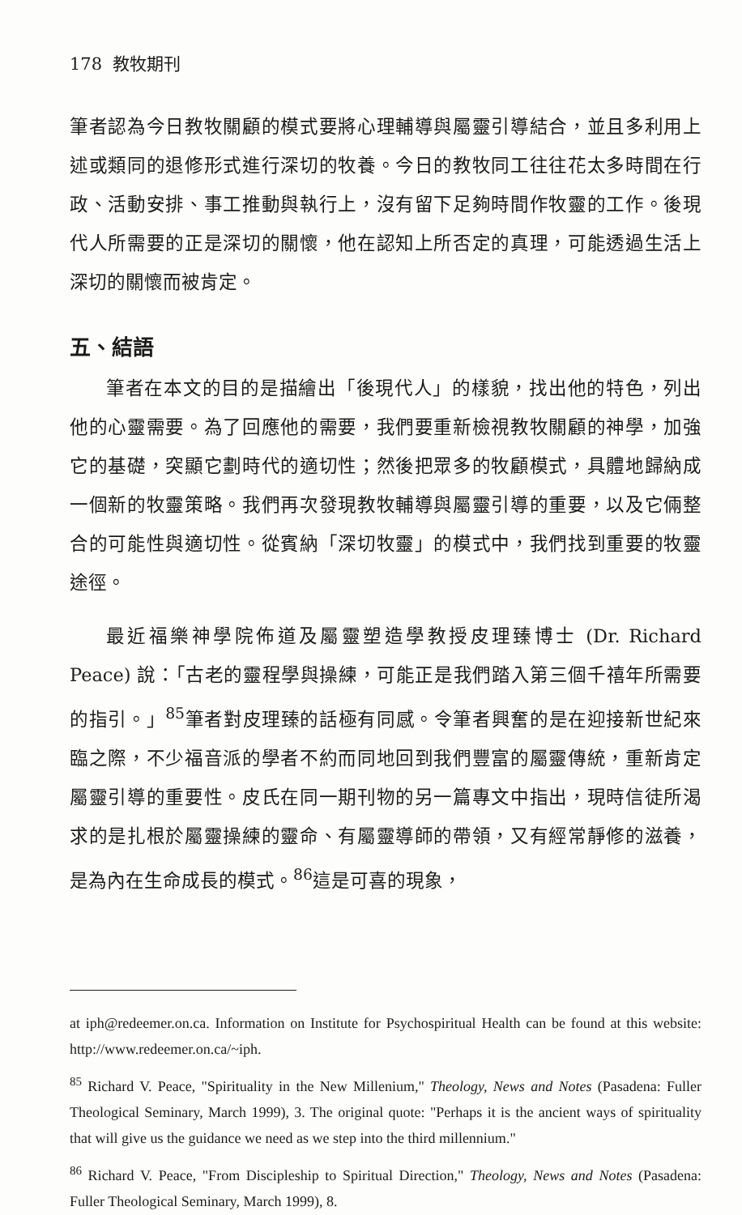178 教牧期刊
筆者認為今日教牧關顧的模式要將心理輔導與屬靈引導結合，並且多利用上述或類同的退修形式進行深切的牧養。今日的教牧同工往往花太多時間在行政、活動安排、事工推動與執行上，沒有留下足夠時間作牧靈的工作。後現代人所需要的正是深切的關懷，他在認知上所否定的真理，可能透過生活上深切的關懷而被肯定。
五、結語
筆者在本文的目的是描繪出「後現代人」的樣貌，找出他的特色，列出他的心靈需要。為了回應他的需要，我們要重新檢視教牧關顧的神學，加強它的基礎，突顯它劃時代的適切性；然後把眾多的牧顧模式，具體地歸納成一個新的牧靈策略。我們再次發現教牧輔導與屬靈引導的重要，以及它倆整合的可能性與適切性。從賓納「深切牧靈」的模式中，我們找到重要的牧靈途徑。
最近福樂神學院佈道及屬靈塑造學教授皮理臻博士 (Dr. Richard Peace) 說：「古老的靈程學與操練，可能正是我們踏入第三個千禧年所需要的指引。」<sup>85</sup>筆者對皮理臻的話極有同感。令筆者興奮的是在迎接新世紀來臨之際，不少福音派的學者不約而同地回到我們豐富的屬靈傳統，重新肯定屬靈引導的重要性。皮氏在同一期刊物的另一篇專文中指出，現時信徒所渴求的是扎根於屬靈操練的靈命、有屬靈導師的帶領，又有經常靜修的滋養，是為內在生命成長的模式。<sup>86</sup>這是可喜的現象，
at iph@redeemer.on.ca. Information on Institute for Psychospiritual Health can be found at this website: http://www.redeemer.on.ca/~iph.
<sup>85</sup> Richard V. Peace, "Spirituality in the New Millenium," Theology, News and Notes (Pasadena: Fuller Theological Seminary, March 1999), 3. The original quote: "Perhaps it is the ancient ways of spirituality that will give us the guidance we need as we step into the third millennium."
<sup>86</sup> Richard V. Peace, "From Discipleship to Spiritual Direction," Theology, News and Notes (Pasadena: Fuller Theological Seminary, March 1999), 8.